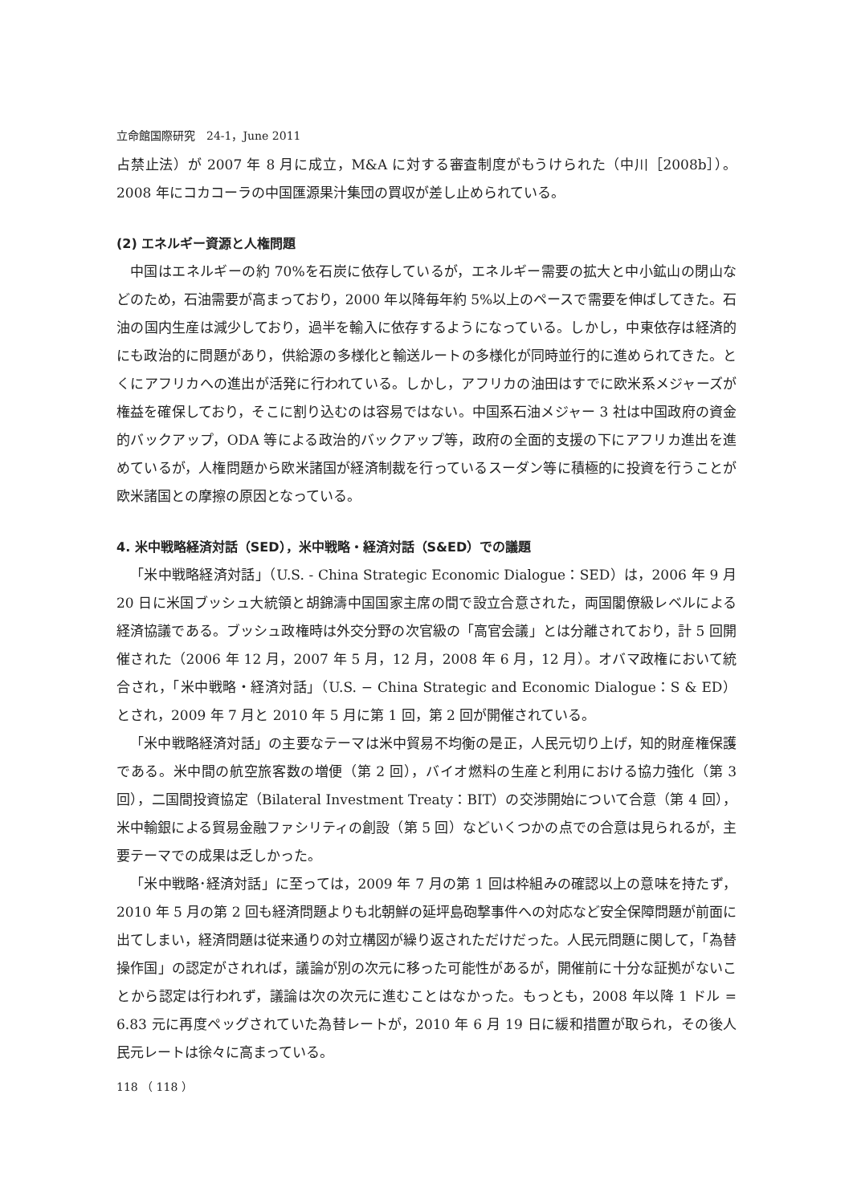立命館国際研究　24-1，June 2011
占禁止法）が 2007 年 8 月に成立，M&A に対する審査制度がもうけられた（中川［2008b］）。2008 年にコカコーラの中国匯源果汁集団の買収が差し止められている。
(2) エネルギー資源と人権問題
中国はエネルギーの約 70%を石炭に依存しているが，エネルギー需要の拡大と中小鉱山の閉山などのため，石油需要が高まっており，2000 年以降毎年約 5%以上のペースで需要を伸ばしてきた。石油の国内生産は減少しており，過半を輸入に依存するようになっている。しかし，中東依存は経済的にも政治的に問題があり，供給源の多様化と輸送ルートの多様化が同時並行的に進められてきた。とくにアフリカへの進出が活発に行われている。しかし，アフリカの油田はすでに欧米系メジャーズが権益を確保しており，そこに割り込むのは容易ではない。中国系石油メジャー 3 社は中国政府の資金的バックアップ，ODA 等による政治的バックアップ等，政府の全面的支援の下にアフリカ進出を進めているが，人権問題から欧米諸国が経済制裁を行っているスーダン等に積極的に投資を行うことが欧米諸国との摩擦の原因となっている。
4. 米中戦略経済対話（SED），米中戦略・経済対話（S&ED）での議題
「米中戦略経済対話」（U.S. - China Strategic Economic Dialogue：SED）は，2006 年 9 月 20 日に米国ブッシュ大統領と胡錦濤中国国家主席の間で設立合意された，両国閣僚級レベルによる経済協議である。ブッシュ政権時は外交分野の次官級の「高官会議」とは分離されており，計 5 回開催された（2006 年 12 月，2007 年 5 月，12 月，2008 年 6 月，12 月）。オバマ政権において統合され，「米中戦略・経済対話」（U.S. − China Strategic and Economic Dialogue：S & ED）とされ，2009 年 7 月と 2010 年 5 月に第 1 回，第 2 回が開催されている。
「米中戦略経済対話」の主要なテーマは米中貿易不均衡の是正，人民元切り上げ，知的財産権保護である。米中間の航空旅客数の増便（第 2 回），バイオ燃料の生産と利用における協力強化（第 3 回），二国間投資協定（Bilateral Investment Treaty：BIT）の交渉開始について合意（第 4 回），米中輸銀による貿易金融ファシリティの創設（第 5 回）などいくつかの点での合意は見られるが，主要テーマでの成果は乏しかった。
「米中戦略･経済対話」に至っては，2009 年 7 月の第 1 回は枠組みの確認以上の意味を持たず，2010 年 5 月の第 2 回も経済問題よりも北朝鮮の延坪島砲撃事件への対応など安全保障問題が前面に出てしまい，経済問題は従来通りの対立構図が繰り返されただけだった。人民元問題に関して，「為替操作国」の認定がされれば，議論が別の次元に移った可能性があるが，開催前に十分な証拠がないことから認定は行われず，議論は次の次元に進むことはなかった。もっとも，2008 年以降 1 ドル = 6.83 元に再度ペッグされていた為替レートが，2010 年 6 月 19 日に緩和措置が取られ，その後人民元レートは徐々に高まっている。
118 （ 118 ）